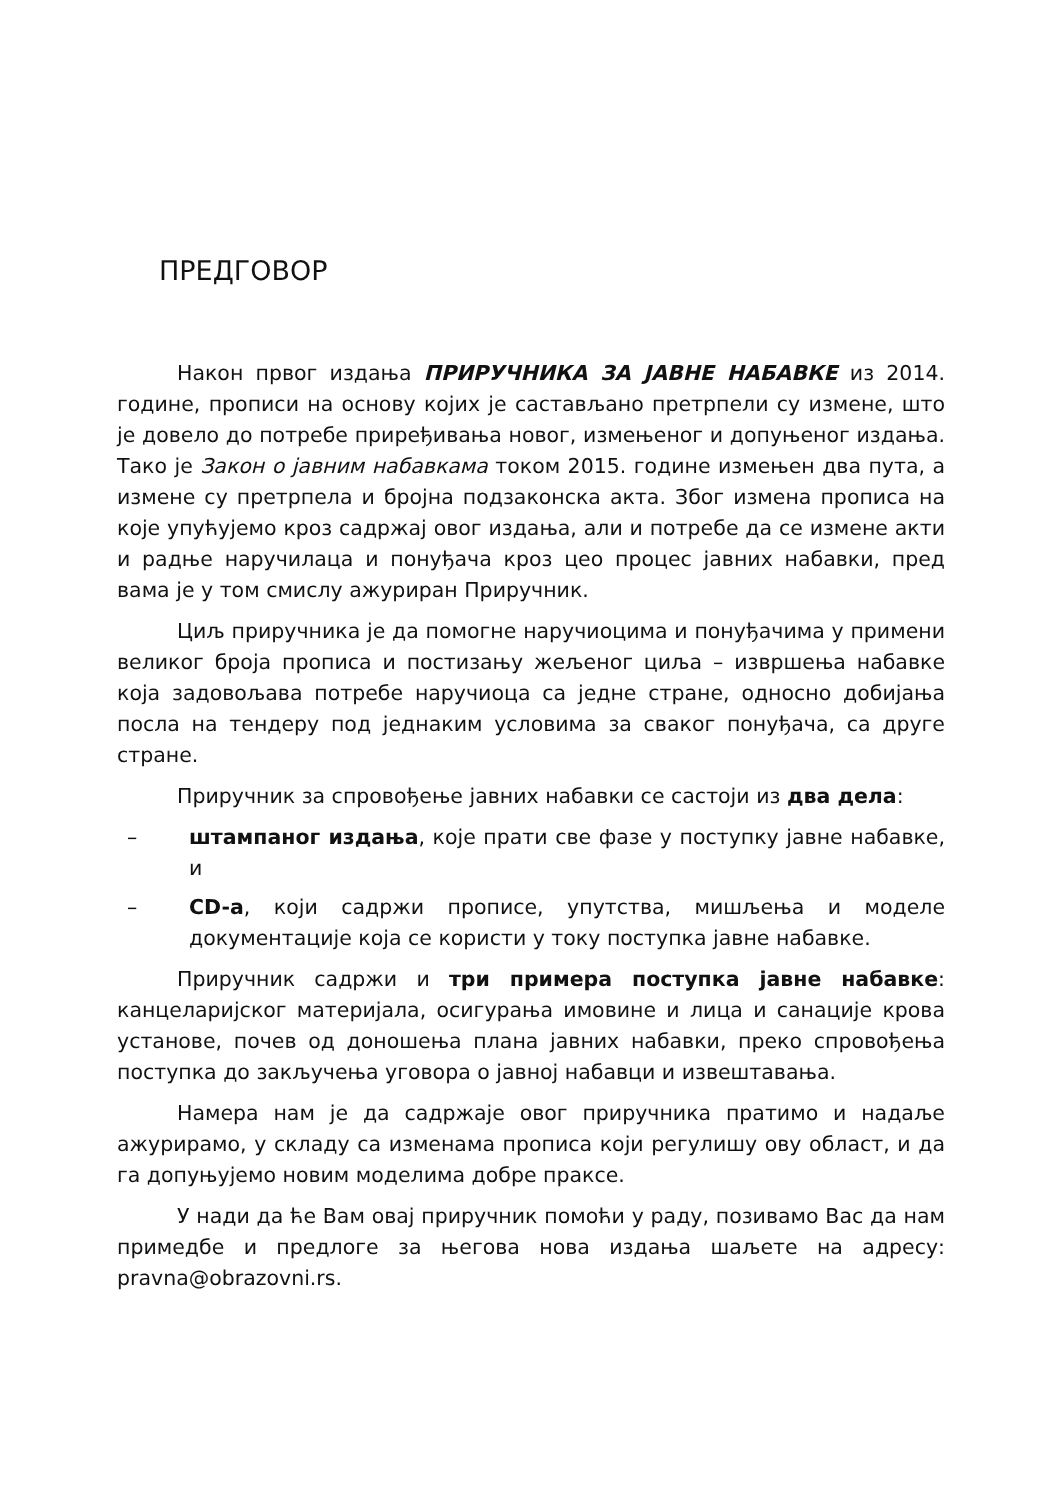ПРЕДГОВОР
Након првог издања ПРИРУЧНИКА ЗА ЈАВНЕ НАБАВКЕ из 2014. године, прописи на основу којих је састављано претрпели су измене, што је довело до потребе приређивања новог, измењеног и допуњеног издања. Тако је Закон о јавним набавкама током 2015. године измењен два пута, а измене су претрпела и бројна подзаконска акта. Због измена прописа на које упућујемо кроз садржај овог издања, али и потребе да се измене акти и радње наручилаца и понуђача кроз цео процес јавних набавки, пред вама је у том смислу ажуриран Приручник.
Циљ приручника је да помогне наручиоцима и понуђачима у примени великог броја прописа и постизању жељеног циља – извршења набавке која задовољава потребе наручиоца са једне стране, односно добијања посла на тендеру под једнаким условима за сваког понуђача, са друге стране.
Приручник за спровођење јавних набавки се састоји из два дела:
– штампаног издања, које прати све фазе у поступку јавне набавке, и
– CD-а, који садржи прописе, упутства, мишљења и моделе документације која се користи у току поступка јавне набавке.
Приручник садржи и три примера поступка јавне набавке: канцеларијског материјала, осигурања имовине и лица и санације крова установе, почев од доношења плана јавних набавки, преко спровођења поступка до закључења уговора о јавној набавци и извештавања.
Намера нам је да садржаје овог приручника пратимо и надаље ажурирамо, у складу са изменама прописа који регулишу ову област, и да га допуњујемо новим моделима добре праксе.
У нади да ће Вам овај приручник помоћи у раду, позивамо Вас да нам примедбе и предлоге за његова нова издања шаљете на адресу: pravna@obrazovni.rs.